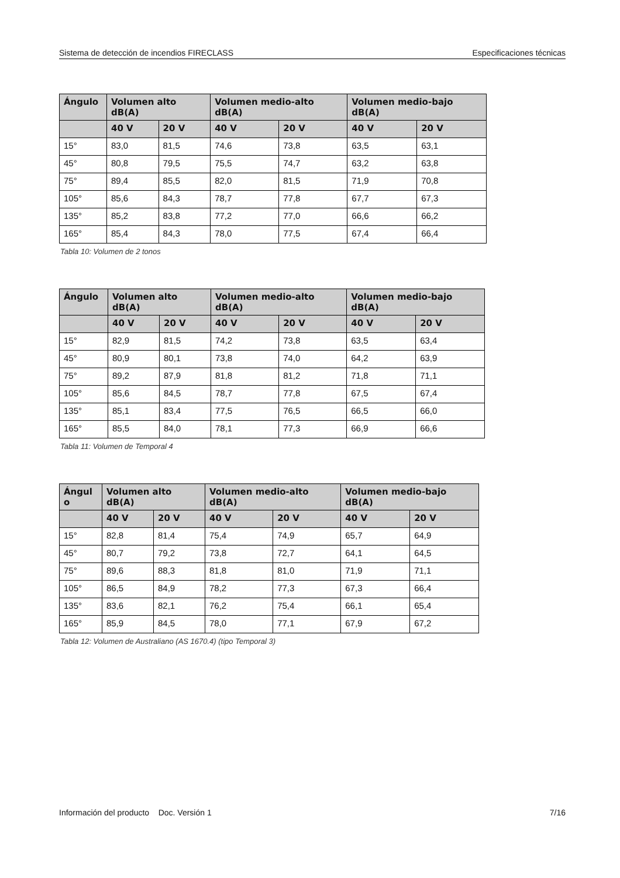Sistema de detección de incendios FIRECLASS Especificaciones técnicas
| Ángulo | Volumen alto dB(A) | | Volumen medio-alto dB(A) | | Volumen medio-bajo dB(A) | |
| --- | --- | --- | --- | --- | --- | --- |
| | 40 V | 20 V | 40 V | 20 V | 40 V | 20 V |
| 15° | 83,0 | 81,5 | 74,6 | 73,8 | 63,5 | 63,1 |
| 45° | 80,8 | 79,5 | 75,5 | 74,7 | 63,2 | 63,8 |
| 75° | 89,4 | 85,5 | 82,0 | 81,5 | 71,9 | 70,8 |
| 105° | 85,6 | 84,3 | 78,7 | 77,8 | 67,7 | 67,3 |
| 135° | 85,2 | 83,8 | 77,2 | 77,0 | 66,6 | 66,2 |
| 165° | 85,4 | 84,3 | 78,0 | 77,5 | 67,4 | 66,4 |
Tabla 10: Volumen de 2 tonos
| Ángulo | Volumen alto dB(A) | | Volumen medio-alto dB(A) | | Volumen medio-bajo dB(A) | |
| --- | --- | --- | --- | --- | --- | --- |
| | 40 V | 20 V | 40 V | 20 V | 40 V | 20 V |
| 15° | 82,9 | 81,5 | 74,2 | 73,8 | 63,5 | 63,4 |
| 45° | 80,9 | 80,1 | 73,8 | 74,0 | 64,2 | 63,9 |
| 75° | 89,2 | 87,9 | 81,8 | 81,2 | 71,8 | 71,1 |
| 105° | 85,6 | 84,5 | 78,7 | 77,8 | 67,5 | 67,4 |
| 135° | 85,1 | 83,4 | 77,5 | 76,5 | 66,5 | 66,0 |
| 165° | 85,5 | 84,0 | 78,1 | 77,3 | 66,9 | 66,6 |
Tabla 11: Volumen de Temporal 4
| Ángul o | Volumen alto dB(A) | | Volumen medio-alto dB(A) | | Volumen medio-bajo dB(A) | |
| --- | --- | --- | --- | --- | --- | --- |
| | 40 V | 20 V | 40 V | 20 V | 40 V | 20 V |
| 15° | 82,8 | 81,4 | 75,4 | 74,9 | 65,7 | 64,9 |
| 45° | 80,7 | 79,2 | 73,8 | 72,7 | 64,1 | 64,5 |
| 75° | 89,6 | 88,3 | 81,8 | 81,0 | 71,9 | 71,1 |
| 105° | 86,5 | 84,9 | 78,2 | 77,3 | 67,3 | 66,4 |
| 135° | 83,6 | 82,1 | 76,2 | 75,4 | 66,1 | 65,4 |
| 165° | 85,9 | 84,5 | 78,0 | 77,1 | 67,9 | 67,2 |
Tabla 12: Volumen de Australiano (AS 1670.4) (tipo Temporal 3)
Información del producto Doc. Versión 1 7/16